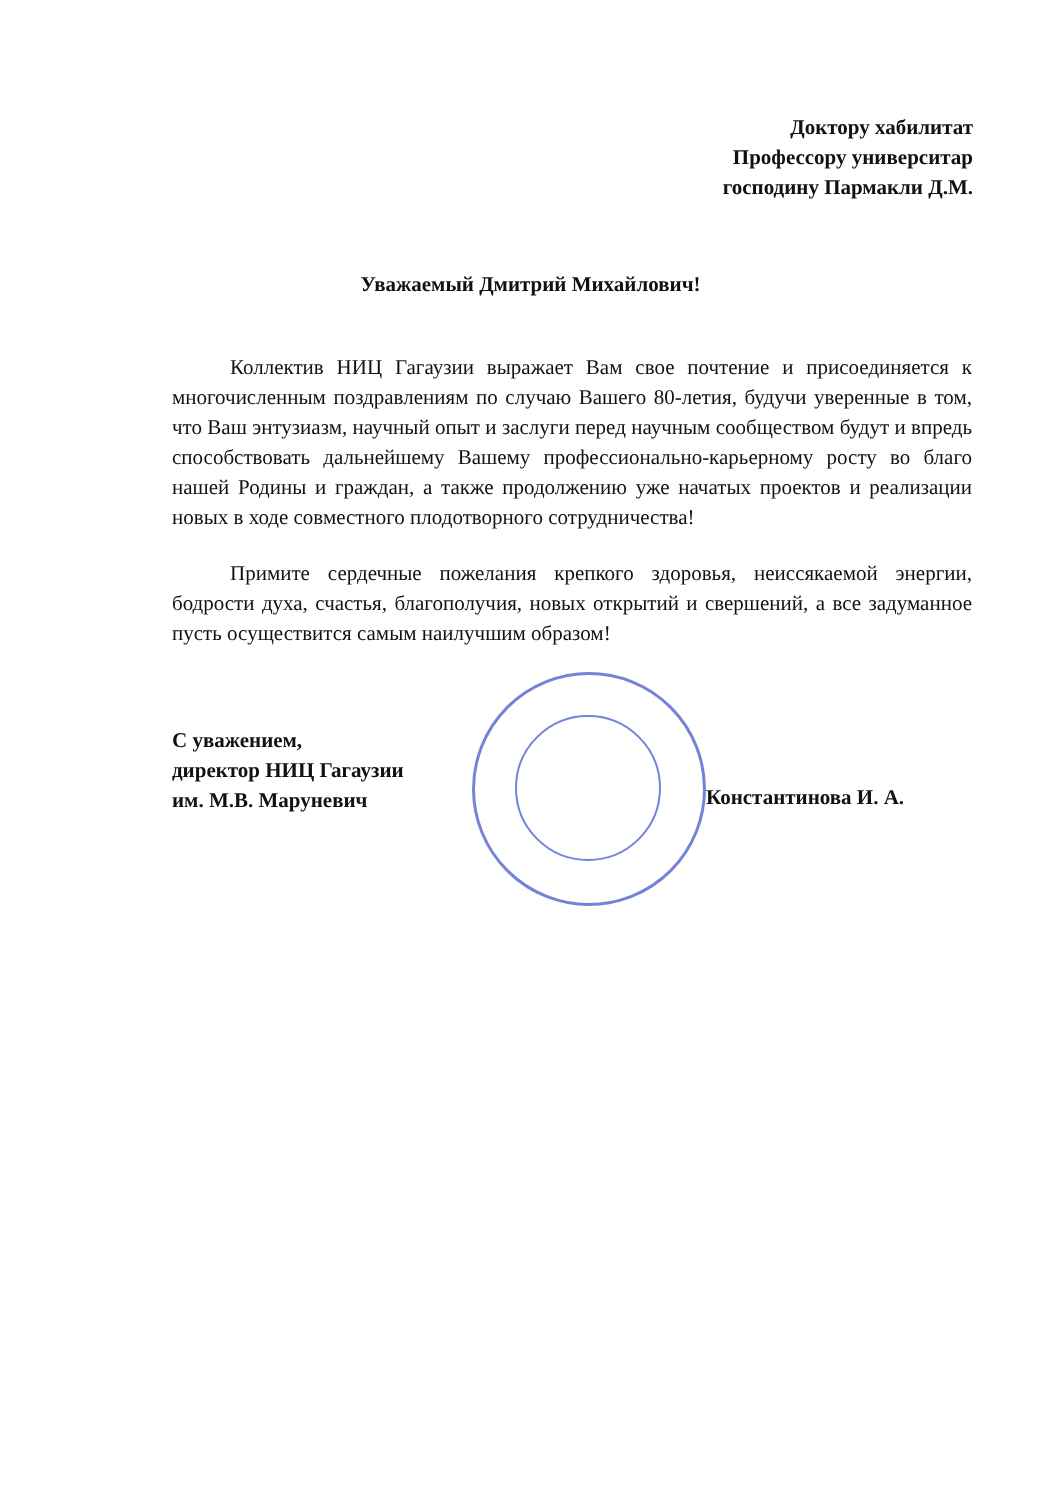Доктору хабилитат
Профессору университар
господину Пармакли Д.М.
Уважаемый Дмитрий Михайлович!
Коллектив НИЦ Гагаузии выражает Вам свое почтение и присоединяется к многочисленным поздравлениям по случаю Вашего 80-летия, будучи уверенные в том, что Ваш энтузиазм, научный опыт и заслуги перед научным сообществом будут и впредь способствовать дальнейшему Вашему профессионально-карьерному росту во благо нашей Родины и граждан, а также продолжению уже начатых проектов и реализации новых в ходе совместного плодотворного сотрудничества!
Примите сердечные пожелания крепкого здоровья, неиссякаемой энергии, бодрости духа, счастья, благополучия, новых открытий и свершений, а все задуманное пусть осуществится самым наилучшим образом!
С уважением,
директор НИЦ Гагаузии
им. М.В. Маруневич
Константинова И. А.